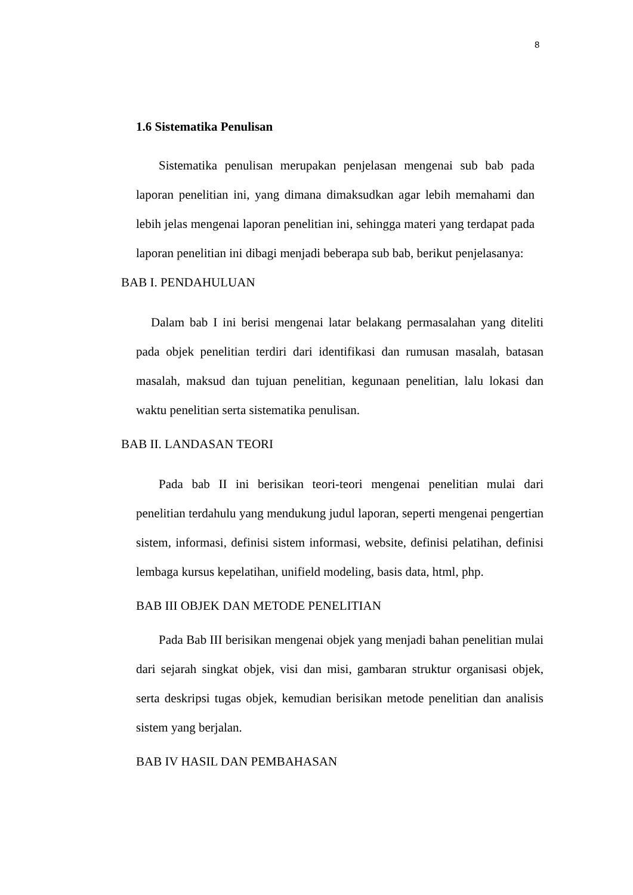8
1.6 Sistematika Penulisan
Sistematika penulisan merupakan penjelasan mengenai sub bab pada laporan penelitian ini, yang dimana dimaksudkan agar lebih memahami dan lebih jelas mengenai laporan penelitian ini, sehingga materi yang terdapat pada laporan penelitian ini dibagi menjadi beberapa sub bab, berikut penjelasanya:
BAB I. PENDAHULUAN
Dalam bab I ini berisi mengenai latar belakang permasalahan yang diteliti pada objek penelitian terdiri dari identifikasi dan rumusan masalah, batasan masalah, maksud dan tujuan penelitian, kegunaan penelitian, lalu lokasi dan waktu penelitian serta sistematika penulisan.
BAB II. LANDASAN TEORI
Pada bab II ini berisikan teori-teori mengenai penelitian mulai dari penelitian terdahulu yang mendukung judul laporan, seperti mengenai pengertian sistem, informasi, definisi sistem informasi, website, definisi pelatihan, definisi lembaga kursus kepelatihan, unifield modeling, basis data, html, php.
BAB III OBJEK DAN METODE PENELITIAN
Pada Bab III berisikan mengenai objek yang menjadi bahan penelitian mulai dari sejarah singkat objek, visi dan misi, gambaran struktur organisasi objek, serta deskripsi tugas objek, kemudian berisikan metode penelitian dan analisis sistem yang berjalan.
BAB IV HASIL DAN PEMBAHASAN